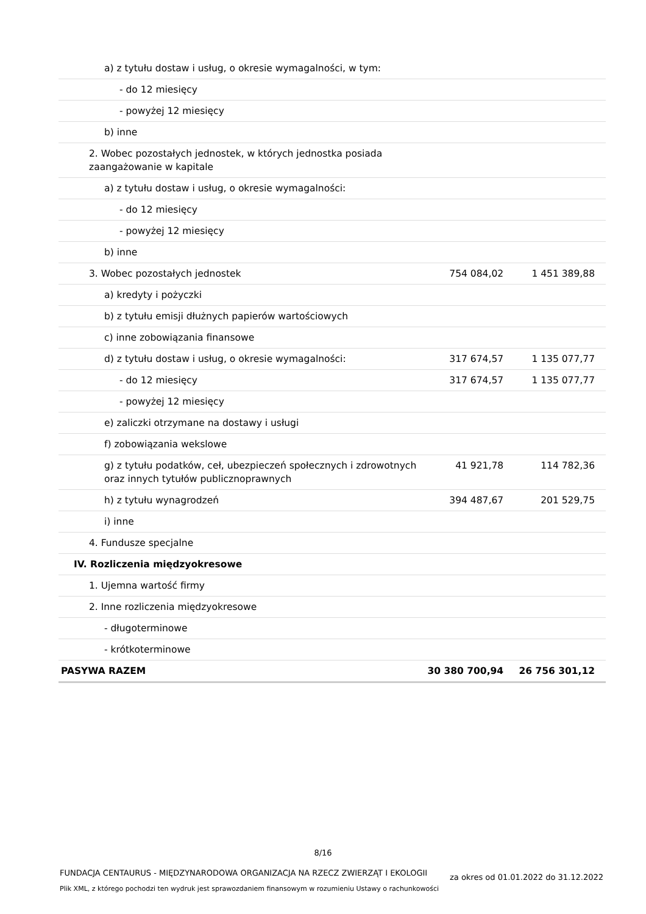| a) z tytułu dostaw i usług, o okresie wymagalności, w tym: | | |
| - do 12 miesięcy | | |
| - powyżej 12 miesięcy | | |
| b) inne | | |
| 2. Wobec pozostałych jednostek, w których jednostka posiada zaangażowanie w kapitale | | |
| a) z tytułu dostaw i usług, o okresie wymagalności: | | |
| - do 12 miesięcy | | |
| - powyżej 12 miesięcy | | |
| b) inne | | |
| 3. Wobec pozostałych jednostek | 754 084,02 | 1 451 389,88 |
| a) kredyty i pożyczki | | |
| b) z tytułu emisji dłużnych papierów wartościowych | | |
| c) inne zobowiązania finansowe | | |
| d) z tytułu dostaw i usług, o okresie wymagalności: | 317 674,57 | 1 135 077,77 |
| - do 12 miesięcy | 317 674,57 | 1 135 077,77 |
| - powyżej 12 miesięcy | | |
| e) zaliczki otrzymane na dostawy i usługi | | |
| f) zobowiązania wekslowe | | |
| g) z tytułu podatków, ceł, ubezpieczeń społecznych i zdrowotnych oraz innych tytułów publicznoprawnych | 41 921,78 | 114 782,36 |
| h) z tytułu wynagrodzeń | 394 487,67 | 201 529,75 |
| i) inne | | |
| 4. Fundusze specjalne | | |
| IV. Rozliczenia międzyokresowe | | |
| 1. Ujemna wartość firmy | | |
| 2. Inne rozliczenia międzyokresowe | | |
| - długoterminowe | | |
| - krótkoterminowe | | |
| PASYWA RAZEM | 30 380 700,94 | 26 756 301,12 |
8/16
FUNDACJA CENTAURUS - MIĘDZYNARODOWA ORGANIZACJA NA RZECZ ZWIERZĄT I EKOLOGII
Plik XML, z którego pochodzi ten wydruk jest sprawozdaniem finansowym w rozumieniu Ustawy o rachunkowości
za okres od 01.01.2022 do 31.12.2022